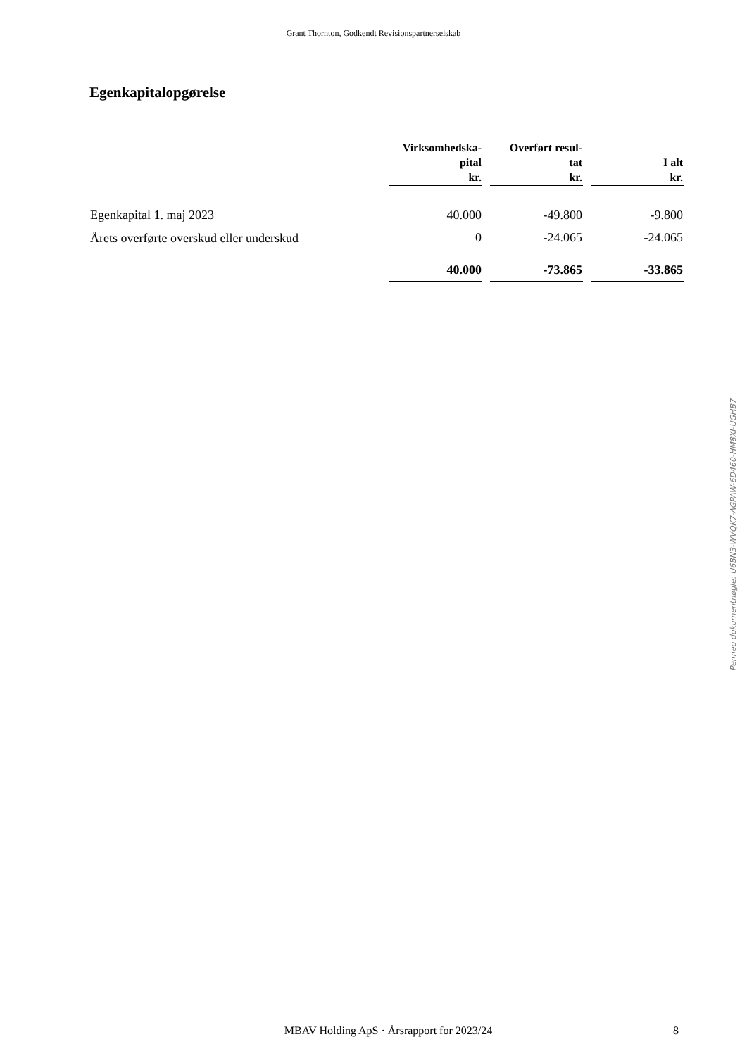Grant Thornton, Godkendt Revisionspartnerselskab
Egenkapitalopgørelse
| | Virksomhedska- pital kr. | Overført resul- tat kr. | I alt kr. |
| --- | --- | --- | --- |
| Egenkapital 1. maj 2023 | 40.000 | -49.800 | -9.800 |
| Årets overførte overskud eller underskud | 0 | -24.065 | -24.065 |
| | 40.000 | -73.865 | -33.865 |
Penneo dokumentnøgle: U6BN3-WVQK7-AGPAW-6D460-HM8XI-UGHB7
MBAV Holding ApS · Årsrapport for 2023/24 8